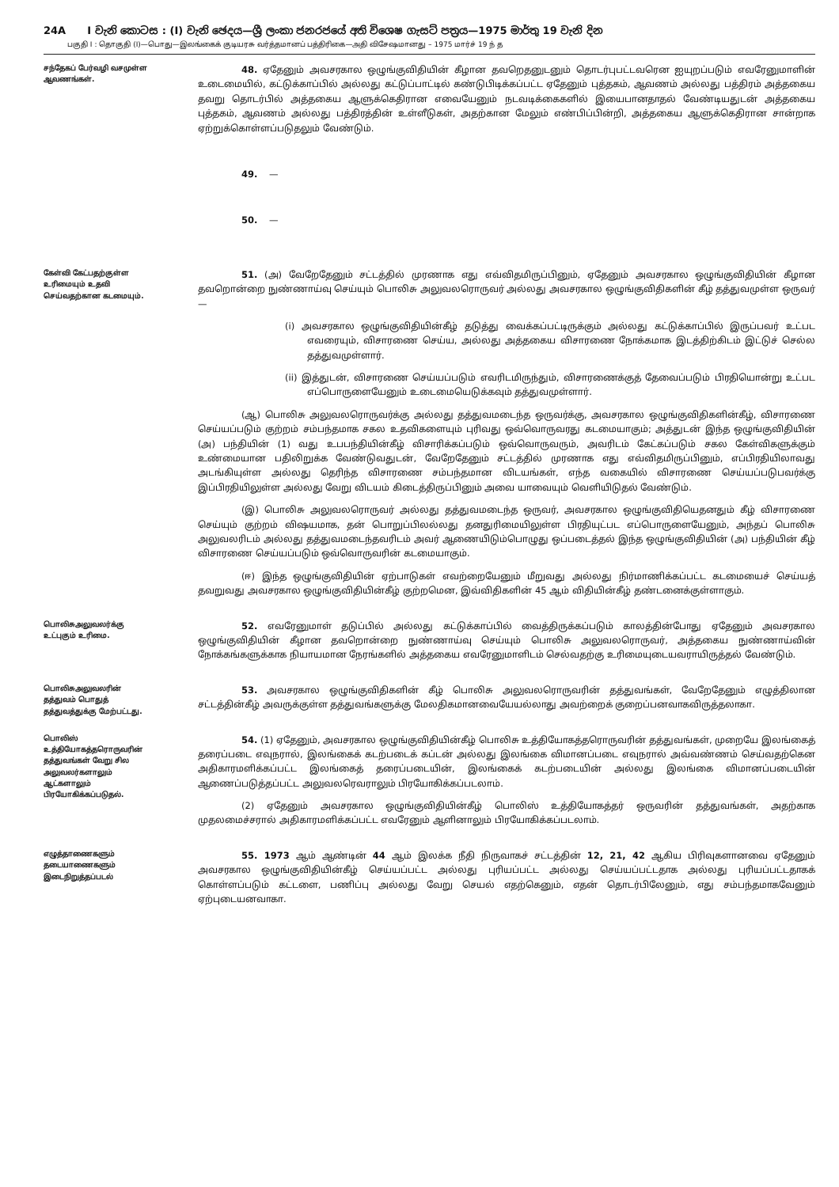24A I වැනි කොටස : (I) වැනි ඡෙදය—ශ්‍රී ලංකා ජනරජයේ අති විශෙෂ ගැසට් පත්‍රය—1975 මාර්තු 19 වැනි දින
பகுதி I : தொகுதி (I)—பொது—இலங்கைக் குடியரசு வர்த்தமானப் பத்திரிகை—அதி விசேஷமானது – 1975 மார்ச் 19 ந் த
சந்தேகப் பேர்வழி வசமுள்ள ஆவணங்கள்.
48. ஏதேனும் அவசரகால ஒழுங்குவிதியின் கீழான தவறெதனுடனும் தொடர்புபட்டவரென ஐயுறப்படும் எவரேனுமாளின் உடைமையில், கட்டுக்காப்பில் அல்லது கட்டுப்பாட்டில் கண்டுபிடிக்கப்பட்ட ஏதேனும் புத்தகம், ஆவணம் அல்லது பத்திரம் அத்தகைய தவறு தொடர்பில் அத்தகைய ஆளுக்கெதிரான எவையேனும் நடவடிக்கைகளில் இயைபானதாதல் வேண்டியதுடன் அத்தகைய புத்தகம், ஆவணம் அல்லது பத்திரத்தின் உள்ளீடுகள், அதற்கான மேலும் எண்பிப்பின்றி, அத்தகைய ஆளுக்கெதிரான சான்றாக ஏற்றுக்கொள்ளப்படுதலும் வேண்டும்.
49. —
50. —
கேள்வி கேட்பதற்குள்ள உரிமையும் உதவி செய்வதற்கான கடமையும்.
51. (அ) வேறேதேனும் சட்டத்தில் முரணாக எது எவ்விதமிருப்பினும், ஏதேனும் அவசரகால ஒழுங்குவிதியின் கீழான தவறொன்றை நுண்ணாய்வு செய்யும் பொலிசு அலுவலரொருவர் அல்லது அவசரகால ஒழுங்குவிதிகளின் கீழ் தத்துவமுள்ள ஒருவர்—
(i) அவசரகால ஒழுங்குவிதியின்கீழ் தடுத்து வைக்கப்பட்டிருக்கும் அல்லது கட்டுக்காப்பில் இருப்பவர் உட்பட எவரையும், விசாரணை செய்ய, அல்லது அத்தகைய விசாரணை நோக்கமாக இடத்திற்கிடம் இட்டுச் செல்ல தத்துவமுள்ளார்.
(ii) இத்துடன், விசாரணை செய்யப்படும் எவரிடமிருந்தும், விசாரணைக்குத் தேவைப்படும் பிரதியொன்று உட்பட எப்பொருளையேனும் உடைமையெடுக்கவும் தத்துவமுள்ளார்.
(ஆ) பொலிசு அலுவலரொருவர்க்கு அல்லது தத்துவமடைந்த ஒருவர்க்கு, அவசரகால ஒழுங்குவிதிகளின்கீழ், விசாரணை செய்யப்படும் குற்றம் சம்பந்தமாக சகல உதவிகளையும் புரிவது ஒவ்வொருவரது கடமையாகும்; அத்துடன் இந்த ஒழுங்குவிதியின் (அ) பந்தியின் (1) வது உபபந்தியின்கீழ் விசாரிக்கப்படும் ஒவ்வொருவரும், அவரிடம் கேட்கப்படும் சகல கேள்விகளுக்கும் உண்மையான பதிலிறுக்க வேண்டுவதுடன், வேறேதேனும் சட்டத்தில் முரணாக எது எவ்விதமிருப்பினும், எப்பிரதியிலாவது அடங்கியுள்ள அல்லது தெரிந்த விசாரணை சம்பந்தமான விடயங்கள், எந்த வகையில் விசாரணை செய்யப்படுபவர்க்கு இப்பிரதியிலுள்ள அல்லது வேறு விடயம் கிடைத்திருப்பினும் அவை யாவையும் வெளியிடுதல் வேண்டும்.
(இ) பொலிசு அலுவலரொருவர் அல்லது தத்துவமடைந்த ஒருவர், அவசரகால ஒழுங்குவிதியெதனதும் கீழ் விசாரணை செய்யும் குற்றம் விஷயமாக, தன் பொறுப்பிலல்லது தனதுரிமையிலுள்ள பிரதியுட்பட எப்பொருளையேனும், அந்தப் பொலிசு அலுவலரிடம் அல்லது தத்துவமடைந்தவரிடம் அவர் ஆணையிடும்பொழுது ஒப்படைத்தல் இந்த ஒழுங்குவிதியின் (அ) பந்தியின் கீழ் விசாரணை செய்யப்படும் ஒவ்வொருவரின் கடமையாகும்.
(ஈ) இந்த ஒழுங்குவிதியின் ஏற்பாடுகள் எவற்றையேனும் மீறுவது அல்லது நிர்மாணிக்கப்பட்ட கடமையைச் செய்யத் தவறுவது அவசரகால ஒழுங்குவிதியின்கீழ் குற்றமென, இவ்விதிகளின் 45 ஆம் விதியின்கீழ் தண்டனைக்குள்ளாகும்.
பொலிசுஅலுவலர்க்கு உட்புகும் உரிமை.
52. எவரேனுமாள் தடுப்பில் அல்லது கட்டுக்காப்பில் வைத்திருக்கப்படும் காலத்தின்போது ஏதேனும் அவசரகால ஒழுங்குவிதியின் கீழான தவறொன்றை நுண்ணாய்வு செய்யும் பொலிசு அலுவலரொருவர், அத்தகைய நுண்ணாய்வின் நோக்கங்களுக்காக நியாயமான நேரங்களில் அத்தகைய எவரேனுமாளிடம் செல்வதற்கு உரிமையுடையவராயிருத்தல் வேண்டும்.
பொலிசுஅலுவலரின் தத்துவம் பொதுத் தத்துவத்துக்கு மேற்பட்டது.
53. அவசரகால ஒழுங்குவிதிகளின் கீழ் பொலிசு அலுவலரொருவரின் தத்துவங்கள், வேறேதேனும் எழுத்திலான சட்டத்தின்கீழ் அவருக்குள்ள தத்துவங்களுக்கு மேலதிகமானவையேயல்லாது அவற்றைக் குறைப்பனவாகவிருத்தலாகா.
பொலிஸ் உத்தியோகத்தரொருவரின் தத்துவங்கள் வேறு சில அலுவலர்களாலும் ஆட்களாலும் பிரயோகிக்கப்படுதல்.
54. (1) ஏதேனும், அவசரகால ஒழுங்குவிதியின்கீழ் பொலிசு உத்தியோகத்தரொருவரின் தத்துவங்கள், முறையே இலங்கைத் தரைப்படை எவுநரால், இலங்கைக் கடற்படைக் கப்டன் அல்லது இலங்கை விமானப்படை எவுநரால் அவ்வண்ணம் செய்வதற்கென அதிகாரமளிக்கப்பட்ட இலங்கைத் தரைப்படையின், இலங்கைக் கடற்படையின் அல்லது இலங்கை விமானப்படையின் ஆணைப்படுத்தப்பட்ட அலுவலரெவராலும் பிரயோகிக்கப்படலாம்.
(2) ஏதேனும் அவசரகால ஒழுங்குவிதியின்கீழ் பொலிஸ் உத்தியோகத்தர் ஒருவரின் தத்துவங்கள், அதற்காக முதலமைச்சரால் அதிகாரமளிக்கப்பட்ட எவரேனும் ஆளினாலும் பிரயோகிக்கப்படலாம்.
எழுத்தாணைகளும் தடையாணைகளும் இடைநிறுத்தப்படல்
55. 1973 ஆம் ஆண்டின் 44 ஆம் இலக்க நீதி நிருவாகச் சட்டத்தின் 12, 21, 42 ஆகிய பிரிவுகளானவை ஏதேனும் அவசரகால ஒழுங்குவிதியின்கீழ் செய்யப்பட்ட அல்லது புரியப்பட்ட அல்லது செய்யப்பட்டதாக அல்லது புரியப்பட்டதாகக் கொள்ளப்படும் கட்டளை, பணிப்பு அல்லது வேறு செயல் எதற்கெனும், எதன் தொடர்பிலேனும், எது சம்பந்தமாகவேனும் ஏற்புடையனவாகா.